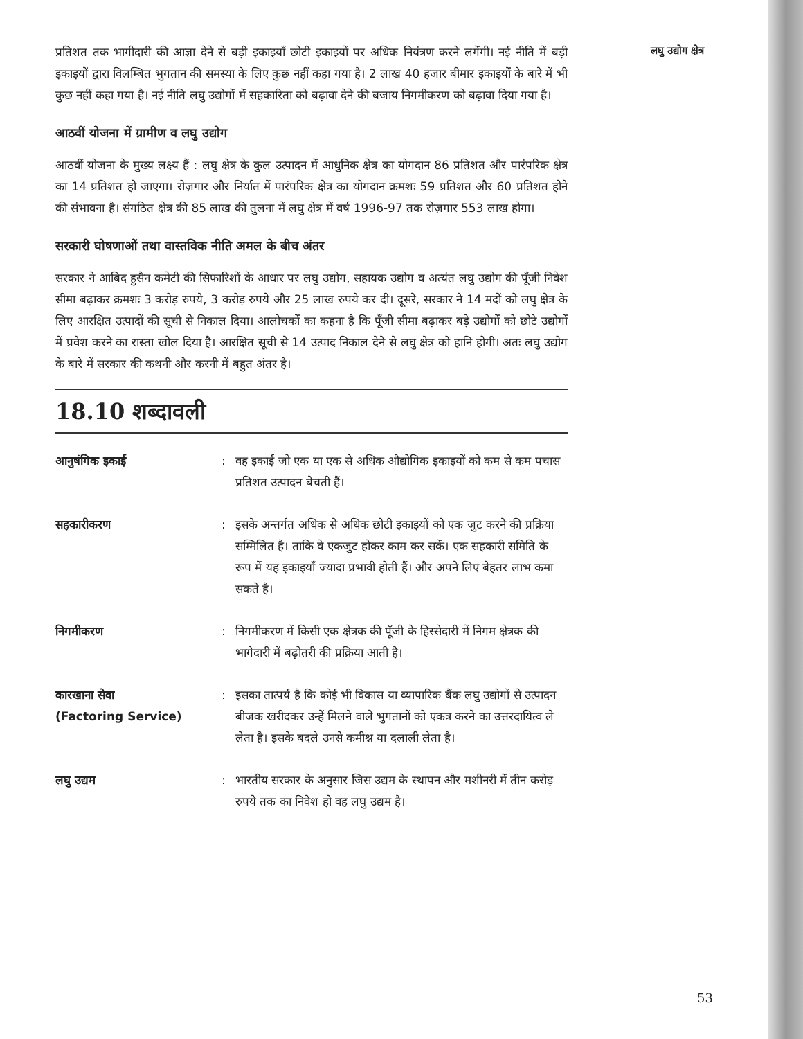प्रतिशत तक भागीदारी की आज्ञा देने से बड़ी इकाइयाँ छोटी इकाइयों पर अधिक नियंत्रण करने लगेंगी। नई नीति में बड़ी इकाइयों द्वारा विलम्बित भुगतान की समस्या के लिए कुछ नहीं कहा गया है। 2 लाख 40 हजार बीमार इकाइयों के बारे में भी कुछ नहीं कहा गया है। नई नीति लघु उद्योगों में सहकारिता को बढ़ावा देने की बजाय निगमीकरण को बढ़ावा दिया गया है।
आठवीं योजना में ग्रामीण व लघु उद्योग
आठवीं योजना के मुख्य लक्ष्य हैं : लघु क्षेत्र के कुल उत्पादन में आधुनिक क्षेत्र का योगदान 86 प्रतिशत और पारंपरिक क्षेत्र का 14 प्रतिशत हो जाएगा। रोज़गार और निर्यात में पारंपरिक क्षेत्र का योगदान क्रमशः 59 प्रतिशत और 60 प्रतिशत होने की संभावना है। संगठित क्षेत्र की 85 लाख की तुलना में लघु क्षेत्र में वर्ष 1996-97 तक रोज़गार 553 लाख होगा।
सरकारी घोषणाओं तथा वास्तविक नीति अमल के बीच अंतर
सरकार ने आबिद हुसैन कमेटी की सिफारिशों के आधार पर लघु उद्योग, सहायक उद्योग व अत्यंत लघु उद्योग की पूँजी निवेश सीमा बढ़ाकर क्रमशः 3 करोड़ रुपये, 3 करोड़ रुपये और 25 लाख रुपये कर दी। दूसरे, सरकार ने 14 मदों को लघु क्षेत्र के लिए आरक्षित उत्पादों की सूची से निकाल दिया। आलोचकों का कहना है कि पूँजी सीमा बढ़ाकर बड़े उद्योगों को छोटे उद्योगों में प्रवेश करने का रास्ता खोल दिया है। आरक्षित सूची से 14 उत्पाद निकाल देने से लघु क्षेत्र को हानि होगी। अतः लघु उद्योग के बारे में सरकार की कथनी और करनी में बहुत अंतर है।
18.10 शब्दावली
आनुषंगिक इकाई : वह इकाई जो एक या एक से अधिक औद्योगिक इकाइयों को कम से कम पचास प्रतिशत उत्पादन बेचती हैं।
सहकारीकरण : इसके अन्तर्गत अधिक से अधिक छोटी इकाइयों को एक जुट करने की प्रक्रिया सम्मिलित है। ताकि वे एकजुट होकर काम कर सकें। एक सहकारी समिति के रूप में यह इकाइयाँ ज्यादा प्रभावी होती हैं। और अपने लिए बेहतर लाभ कमा सकते है।
निगमीकरण : निगमीकरण में किसी एक क्षेत्रक की पूँजी के हिस्सेदारी में निगम क्षेत्रक की भागेदारी में बढ़ोतरी की प्रक्रिया आती है।
कारखाना सेवा
(Factoring Service)
: इसका तात्पर्य है कि कोई भी विकास या व्यापारिक बैंक लघु उद्योगों से उत्पादन बीजक खरीदकर उन्हें मिलने वाले भुगतानों को एकत्र करने का उत्तरदायित्व ले लेता है। इसके बदले उनसे कमीश्न या दलाली लेता है।
लघु उद्यम : भारतीय सरकार के अनुसार जिस उद्यम के स्थापन और मशीनरी में तीन करोड़ रुपये तक का निवेश हो वह लघु उद्यम है।
लघु उद्योग क्षेत्र
53